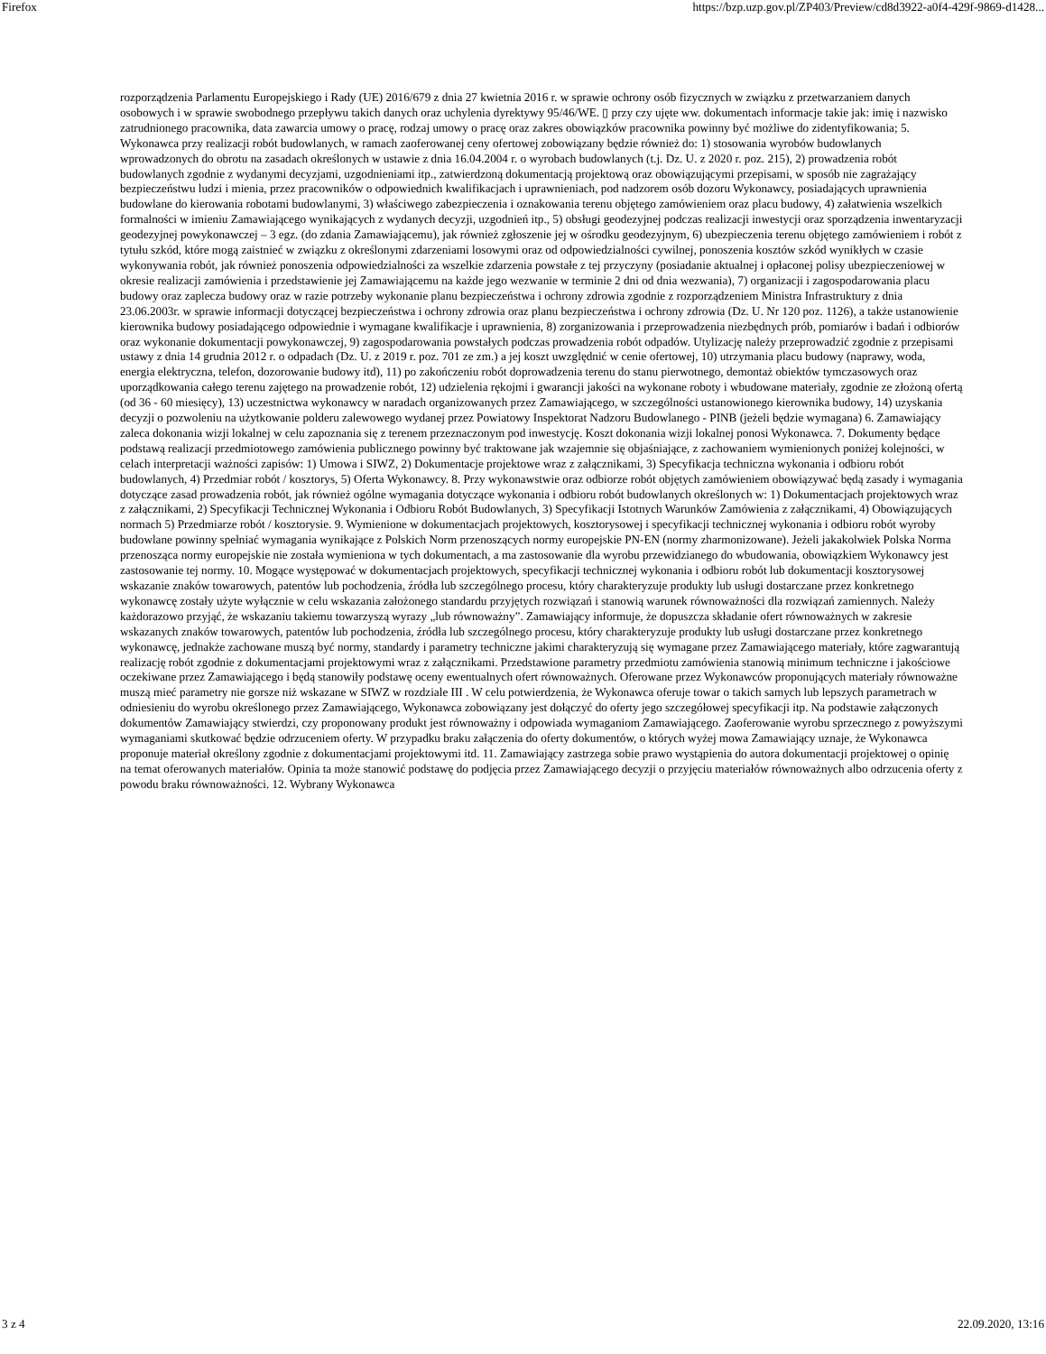Firefox https://bzp.uzp.gov.pl/ZP403/Preview/cd8d3922-a0f4-429f-9869-d1428...
rozporządzenia Parlamentu Europejskiego i Rady (UE) 2016/679 z dnia 27 kwietnia 2016 r. w sprawie ochrony osób fizycznych w związku z przetwarzaniem danych osobowych i w sprawie swobodnego przepływu takich danych oraz uchylenia dyrektywy 95/46/WE. ▯ przy czy ujęte ww. dokumentach informacje takie jak: imię i nazwisko zatrudnionego pracownika, data zawarcia umowy o pracę, rodzaj umowy o pracę oraz zakres obowiązków pracownika powinny być możliwe do zidentyfikowania; 5. Wykonawca przy realizacji robót budowlanych, w ramach zaoferowanej ceny ofertowej zobowiązany będzie również do: 1) stosowania wyrobów budowlanych wprowadzonych do obrotu na zasadach określonych w ustawie z dnia 16.04.2004 r. o wyrobach budowlanych (t.j. Dz. U. z 2020 r. poz. 215), 2) prowadzenia robót budowlanych zgodnie z wydanymi decyzjami, uzgodnieniami itp., zatwierdzoną dokumentacją projektową oraz obowiązującymi przepisami, w sposób nie zagrażający bezpieczeństwu ludzi i mienia, przez pracowników o odpowiednich kwalifikacjach i uprawnieniach, pod nadzorem osób dozoru Wykonawcy, posiadających uprawnienia budowlane do kierowania robotami budowlanymi, 3) właściwego zabezpieczenia i oznakowania terenu objętego zamówieniem oraz placu budowy, 4) załatwienia wszelkich formalności w imieniu Zamawiającego wynikających z wydanych decyzji, uzgodnień itp., 5) obsługi geodezyjnej podczas realizacji inwestycji oraz sporządzenia inwentaryzacji geodezyjnej powykonawczej – 3 egz. (do zdania Zamawiającemu), jak również zgłoszenie jej w ośrodku geodezyjnym, 6) ubezpieczenia terenu objętego zamówieniem i robót z tytułu szkód, które mogą zaistnieć w związku z określonymi zdarzeniami losowymi oraz od odpowiedzialności cywilnej, ponoszenia kosztów szkód wynikłych w czasie wykonywania robót, jak również ponoszenia odpowiedzialności za wszelkie zdarzenia powstałe z tej przyczyny (posiadanie aktualnej i opłaconej polisy ubezpieczeniowej w okresie realizacji zamówienia i przedstawienie jej Zamawiającemu na każde jego wezwanie w terminie 2 dni od dnia wezwania), 7) organizacji i zagospodarowania placu budowy oraz zaplecza budowy oraz w razie potrzeby wykonanie planu bezpieczeństwa i ochrony zdrowia zgodnie z rozporządzeniem Ministra Infrastruktury z dnia 23.06.2003r. w sprawie informacji dotyczącej bezpieczeństwa i ochrony zdrowia oraz planu bezpieczeństwa i ochrony zdrowia (Dz. U. Nr 120 poz. 1126), a także ustanowienie kierownika budowy posiadającego odpowiednie i wymagane kwalifikacje i uprawnienia, 8) zorganizowania i przeprowadzenia niezbędnych prób, pomiarów i badań i odbiorów oraz wykonanie dokumentacji powykonawczej, 9) zagospodarowania powstałych podczas prowadzenia robót odpadów. Utylizację należy przeprowadzić zgodnie z przepisami ustawy z dnia 14 grudnia 2012 r. o odpadach (Dz. U. z 2019 r. poz. 701 ze zm.) a jej koszt uwzględnić w cenie ofertowej, 10) utrzymania placu budowy (naprawy, woda, energia elektryczna, telefon, dozorowanie budowy itd), 11) po zakończeniu robót doprowadzenia terenu do stanu pierwotnego, demontaż obiektów tymczasowych oraz uporządkowania całego terenu zajętego na prowadzenie robót, 12) udzielenia rękojmi i gwarancji jakości na wykonane roboty i wbudowane materiały, zgodnie ze złożoną ofertą (od 36 - 60 miesięcy), 13) uczestnictwa wykonawcy w naradach organizowanych przez Zamawiającego, w szczególności ustanowionego kierownika budowy, 14) uzyskania decyzji o pozwoleniu na użytkowanie polderu zalewowego wydanej przez Powiatowy Inspektorat Nadzoru Budowlanego - PINB (jeżeli będzie wymagana) 6. Zamawiający zaleca dokonania wizji lokalnej w celu zapoznania się z terenem przeznaczonym pod inwestycję. Koszt dokonania wizji lokalnej ponosi Wykonawca. 7. Dokumenty będące podstawą realizacji przedmiotowego zamówienia publicznego powinny być traktowane jak wzajemnie się objaśniające, z zachowaniem wymienionych poniżej kolejności, w celach interpretacji ważności zapisów: 1) Umowa i SIWZ, 2) Dokumentacje projektowe wraz z załącznikami, 3) Specyfikacja techniczna wykonania i odbioru robót budowlanych, 4) Przedmiar robót / kosztorys, 5) Oferta Wykonawcy. 8. Przy wykonawstwie oraz odbiorze robót objętych zamówieniem obowiązywać będą zasady i wymagania dotyczące zasad prowadzenia robót, jak również ogólne wymagania dotyczące wykonania i odbioru robót budowlanych określonych w: 1) Dokumentacjach projektowych wraz z załącznikami, 2) Specyfikacji Technicznej Wykonania i Odbioru Robót Budowlanych, 3) Specyfikacji Istotnych Warunków Zamówienia z załącznikami, 4) Obowiązujących normach 5) Przedmiarze robót / kosztorysie. 9. Wymienione w dokumentacjach projektowych, kosztorysowej i specyfikacji technicznej wykonania i odbioru robót wyroby budowlane powinny spełniać wymagania wynikające z Polskich Norm przenoszących normy europejskie PN-EN (normy zharmonizowane). Jeżeli jakakolwiek Polska Norma przenosząca normy europejskie nie została wymieniona w tych dokumentach, a ma zastosowanie dla wyrobu przewidzianego do wbudowania, obowiązkiem Wykonawcy jest zastosowanie tej normy. 10. Mogące występować w dokumentacjach projektowych, specyfikacji technicznej wykonania i odbioru robót lub dokumentacji kosztorysowej wskazanie znaków towarowych, patentów lub pochodzenia, źródła lub szczególnego procesu, który charakteryzuje produkty lub usługi dostarczane przez konkretnego wykonawcę zostały użyte wyłącznie w celu wskazania założonego standardu przyjętych rozwiązań i stanowią warunek równoważności dla rozwiązań zamiennych. Należy każdorazowo przyjąć, że wskazaniu takiemu towarzyszą wyrazy „lub równoważny”. Zamawiający informuje, że dopuszcza składanie ofert równoważnych w zakresie wskazanych znaków towarowych, patentów lub pochodzenia, źródła lub szczególnego procesu, który charakteryzuje produkty lub usługi dostarczane przez konkretnego wykonawcę, jednakże zachowane muszą być normy, standardy i parametry techniczne jakimi charakteryzują się wymagane przez Zamawiającego materiały, które zagwarantują realizację robót zgodnie z dokumentacjami projektowymi wraz z załącznikami. Przedstawione parametry przedmiotu zamówienia stanowią minimum techniczne i jakościowe oczekiwane przez Zamawiającego i będą stanowiły podstawę oceny ewentualnych ofert równoważnych. Oferowane przez Wykonawców proponujących materiały równoważne muszą mieć parametry nie gorsze niż wskazane w SIWZ w rozdziale III . W celu potwierdzenia, że Wykonawca oferuje towar o takich samych lub lepszych parametrach w odniesieniu do wyrobu określonego przez Zamawiającego, Wykonawca zobowiązany jest dołączyć do oferty jego szczegółowej specyfikacji itp. Na podstawie załączonych dokumentów Zamawiający stwierdzi, czy proponowany produkt jest równoważny i odpowiada wymaganiom Zamawiającego. Zaoferowanie wyrobu sprzecznego z powyższymi wymaganiami skutkować będzie odrzuceniem oferty. W przypadku braku załączenia do oferty dokumentów, o których wyżej mowa Zamawiający uznaje, że Wykonawca proponuje materiał określony zgodnie z dokumentacjami projektowymi itd. 11. Zamawiający zastrzega sobie prawo wystąpienia do autora dokumentacji projektowej o opinię na temat oferowanych materiałów. Opinia ta może stanowić podstawę do podjęcia przez Zamawiającego decyzji o przyjęciu materiałów równoważnych albo odrzucenia oferty z powodu braku równoważności. 12. Wybrany Wykonawca
3 z 4 22.09.2020, 13:16